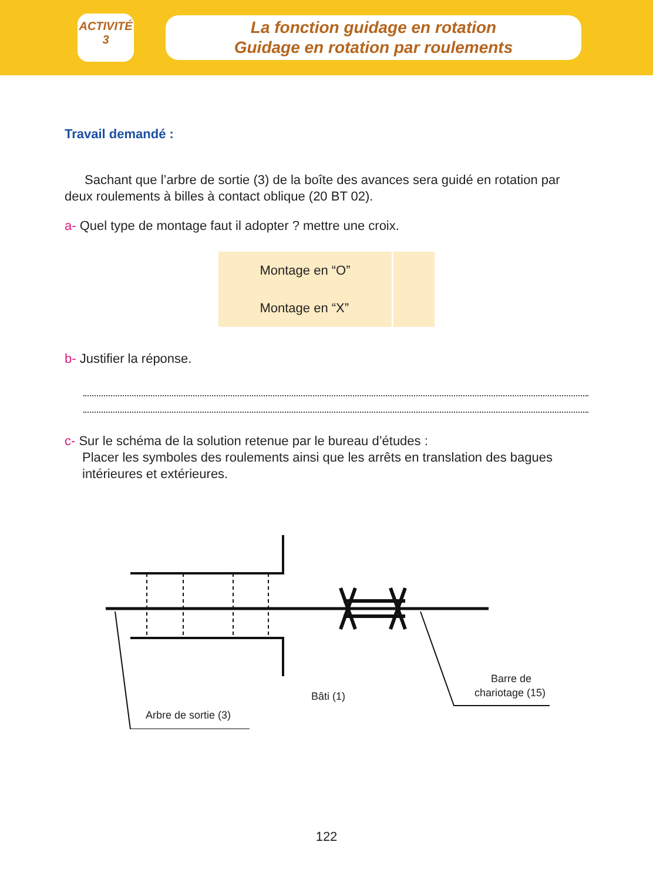ACTIVITÉ
3
La fonction guidage en rotation
Guidage en rotation par roulements
Travail demandé :
Sachant que l’arbre de sortie (3) de la boîte des avances sera guidé en rotation par deux roulements à billes à contact oblique (20 BT 02).
a- Quel type de montage faut il adopter ? mettre une croix.
| Montage en “O” | |
| Montage en “X” | |
b- Justifier la réponse.
c- Sur le schéma de la solution retenue par le bureau d’études :
Placer les symboles des roulements ainsi que les arrêts en translation des bagues intérieures et extérieures.
Arbre de sortie (3)
Bâti (1)
Barre de
chariotage (15)
122